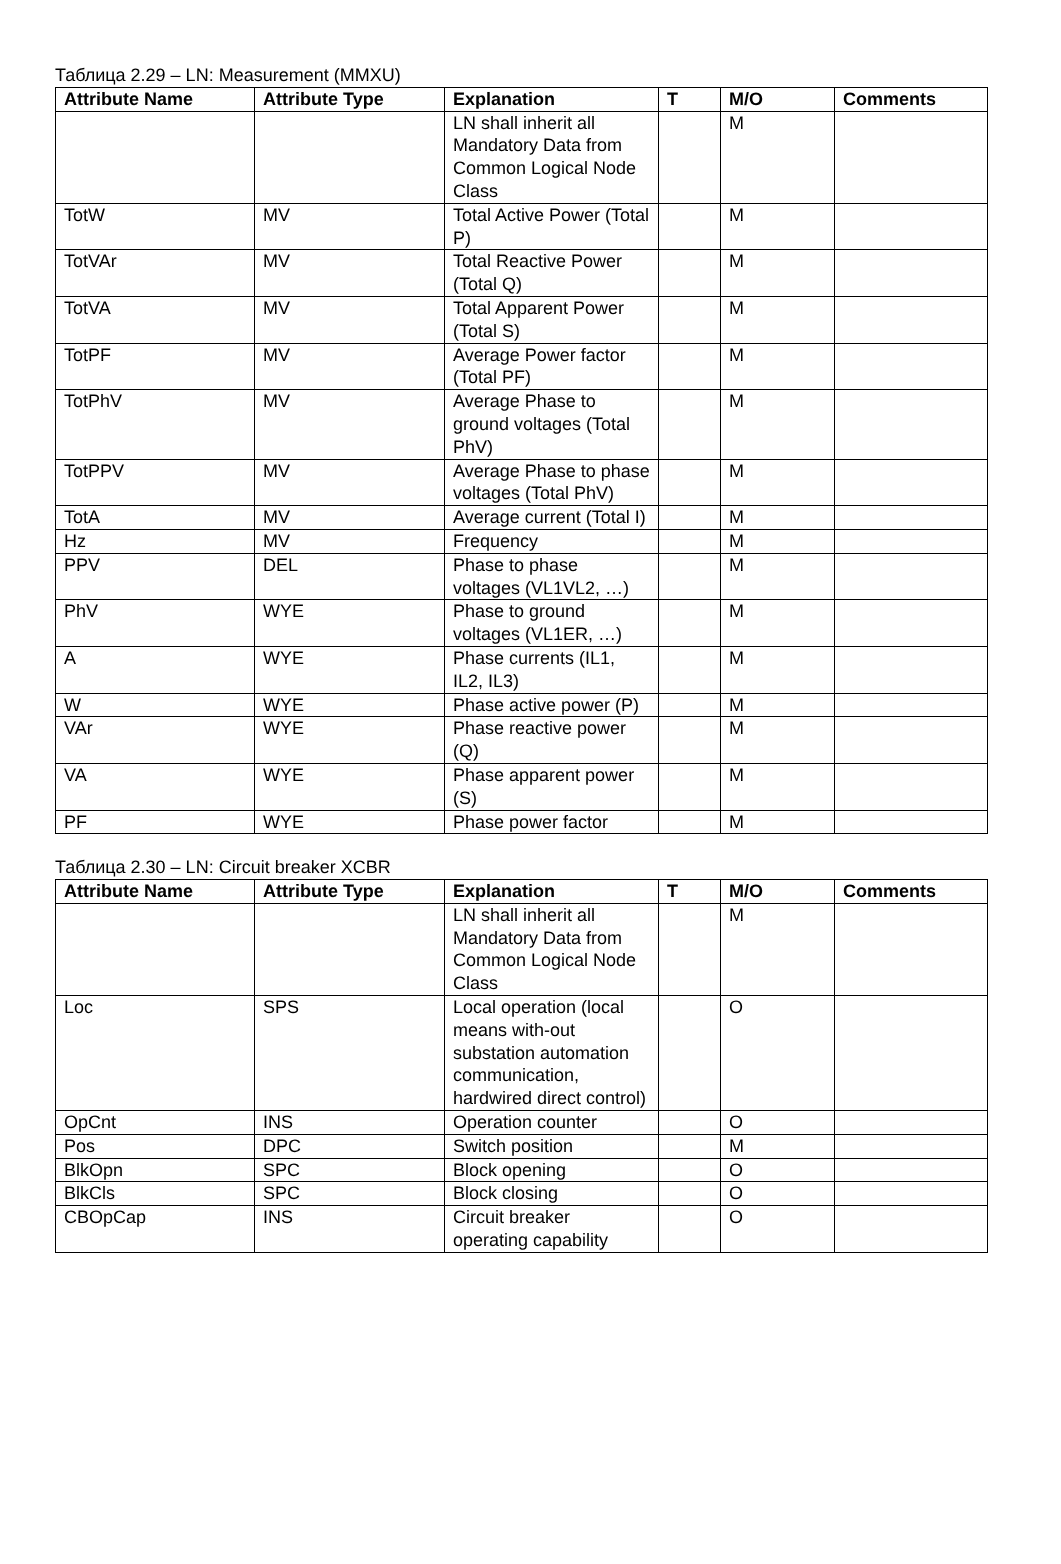Таблица 2.29 – LN: Measurement (MMXU)
| Attribute Name | Attribute Type | Explanation | T | M/O | Comments |
| --- | --- | --- | --- | --- | --- |
| | | LN shall inherit all Mandatory Data from Common Logical Node Class | | M | |
| TotW | MV | Total Active Power (Total P) | | M | |
| TotVAr | MV | Total Reactive Power (Total Q) | | M | |
| TotVA | MV | Total Apparent Power (Total S) | | M | |
| TotPF | MV | Average Power factor (Total PF) | | M | |
| TotPhV | MV | Average Phase to ground voltages (Total PhV) | | M | |
| TotPPV | MV | Average Phase to phase voltages (Total PhV) | | M | |
| TotA | MV | Average current (Total I) | | M | |
| Hz | MV | Frequency | | M | |
| PPV | DEL | Phase to phase voltages (VL1VL2, …) | | M | |
| PhV | WYE | Phase to ground voltages (VL1ER, …) | | M | |
| A | WYE | Phase currents (IL1, IL2, IL3) | | M | |
| W | WYE | Phase active power (P) | | M | |
| VAr | WYE | Phase reactive power (Q) | | M | |
| VA | WYE | Phase apparent power (S) | | M | |
| PF | WYE | Phase power factor | | M | |
Таблица 2.30 – LN: Circuit breaker XCBR
| Attribute Name | Attribute Type | Explanation | T | M/O | Comments |
| --- | --- | --- | --- | --- | --- |
| | | LN shall inherit all Mandatory Data from Common Logical Node Class | | M | |
| Loc | SPS | Local operation (local means with-out substation automation communication, hardwired direct control) | | O | |
| OpCnt | INS | Operation counter | | O | |
| Pos | DPC | Switch position | | M | |
| BlkOpn | SPC | Block opening | | O | |
| BlkCls | SPC | Block closing | | O | |
| CBOpCap | INS | Circuit breaker operating capability | | O | |